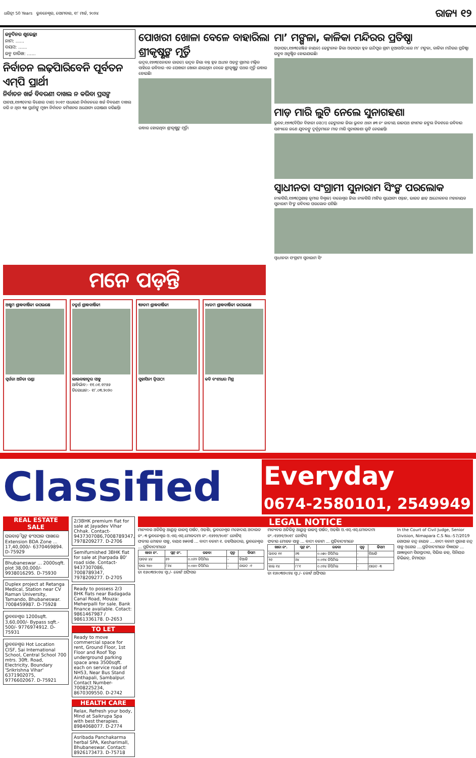ଧରିତ୍ରୀ 50 Years ଭୁବନେଶ୍ୱର, ସୋମବାର, ୧୮ ମାର୍ଚ୍ଚ, ୨୦୨୪
ରାଜ୍ୟ ୧୨
ଜନ୍ମଦିନର ଶୁଭେଚ୍ଛା
ନାମ: ......
ବୟସ: ......
ଜନ୍ମ ତାରିଖ: ......
ନିର୍ବାଚନ ଲଢ଼ିପାରିବେନି ପୂର୍ବତନ ଏମ୍‌ପି ପ୍ରାର୍ଥୀ
ନିର୍ବାଚନ ଖର୍ଚ୍ଚ ବିବରଣୀ ଦାଖଲ ନ କରିବା ପ୍ରସଙ୍ଗ
ପାଟଣା,୧୭।୩(ବୀର କିଶୋର ଦାଶ) ୨୦୧୯ ସାଧାରଣ ନିର୍ବାଚନରେ ଖର୍ଚ୍ଚ ବିବରଣୀ ଦାଖଲ କରି ନ ଥିବା ୩୫ ପ୍ରାର୍ଥୀଙ୍କୁ ମୁଖ୍ୟ ନିର୍ବାଚନ କମିଶନର ଅଯୋଗ୍ୟ ଘୋଷଣା କରିଛନ୍ତି।
ପୋଖରୀ ଖୋଳା ବେଳେ ବାହାରିଲା ଶ୍ରୀକୃଷ୍ଣଙ୍କ ମୂର୍ତ୍ତି
ଭଦ୍ରକ,୧୭।୩(ସନାତନ ରାଉତ) ଭଦ୍ରକ ଜିଲା ବନ୍ତ ବ୍ଲକ ଅଧୀନ ଓଡ଼ଙ୍ଗ ଗ୍ରାମର ମଲ୍ଲିକ ସାହିରେ ରବିବାର ଏକ ପୋଖରୀ ଖୋଳା ଯାଉଥିବା ବେଳେ ଶ୍ରୀକୃଷ୍ଣଙ୍କ ପଥର ମୂର୍ତ୍ତି ଉଦ୍ଧାର ହୋଇଛି।
ଉଦ୍ଧାର ହୋଇଥିବା ଶ୍ରୀକୃଷ୍ଣଙ୍କ ମୂର୍ତ୍ତି।
ମା’ ମଙ୍ଗଳା, କାଳିକା ମନ୍ଦିରର ପ୍ରତିଷ୍ଠା
ଓଡ଼ାପଡ଼ା,୧୭।୩(ରଞ୍ଜିତ ନାୟକ) ଢେଙ୍କାନାଳ ଜିଲା ଓଡ଼ାପଡ଼ା ବ୍ଲକ ଇନ୍ଦିପୁର ଗ୍ରାମ ନୂଆସାହିଠାରେ ମା’ ମଙ୍ଗଳା, କାଳିକା ମନ୍ଦିରର ପ୍ରତିଷ୍ଠା ଉତ୍ସବ ଅନୁଷ୍ଠିତ ହୋଇଯାଇଛି।
ମାଡ଼ ମାରି ଲୁଟି ନେଲେ ସୁନାଗହଣା
ଭୁବନ,୧୭।୩(ବିପିନ ବିହାରୀ ସେଠୀ) ଢେଙ୍କାନାଳ ଜିଲା ଭୁବନ ଥାନା ୫୩ ନଂ ଜାତୀୟ ରାଜପଥ ଶ୍ୟାମଳ ଜଙ୍ଗଲ ନିକଟରେ ରବିବାର ସନ୍ଧ୍ୟାରେ ଜଣେ ଯୁବକଙ୍କୁ ଦୁର୍ବୃତ୍ତମାନେ ମାଡ଼ ମାରି ସୁନାଗହଣା ଲୁଟି ନେଇଛନ୍ତି।
ସ୍ୱାଧୀନତା ସଂଗ୍ରାମୀ ସୁନାରାମ ସିଂଙ୍କ ପରଲୋକ
ନୀଳଗିରି,୧୭।୩(ପ୍ରଶାନ୍ତ କୁମାର ବିଶ୍ୱାଳ) ବାଲେଶ୍ୱର ଜିଲା ନୀଳଗିରି ମାଟିର ସୁଯୋଗ୍ୟ ସନ୍ତାନ, ଭାରତ ଛାଡ଼ ଆନ୍ଦୋଳନର ମହାନାୟକ ସୁନାରାମ ସିଂଙ୍କ ରବିବାର ପରଲୋକ ଘଟିଛି।
ସ୍ୱାଧୀନତା ସଂଗ୍ରାମୀ ସୁନାରାମ ସିଂ
ମନେ ପଡ଼ନ୍ତି
ଅଷ୍ଟମ ଶ୍ରାଦ୍ଧବାର୍ଷିକୀ ଉପଲକ୍ଷେ
ସ୍ୱର୍ଗତା ଅନିତା ପଣ୍ଡା
ଚତୁର୍ଥ ଶ୍ରାଦ୍ଧବାର୍ଷିକୀ
ଲାଲବାହାଦୁର ସାହୁ
ଆବିର୍ଭାବ:- ୧୧.୦୧.୧୯୬୬
ତିରୋଧାନ:- ୧୮.୦୩.୨୦୨୦
୩୬ତମ ଶ୍ରାଦ୍ଧବାର୍ଷିକୀ
ସୁହାସିନୀ ତ୍ରିପାଠୀ
୨୪ତମ ଶ୍ରାଦ୍ଧବାର୍ଷିକୀ ଉପଲକ୍ଷେ
କବି ବଂଶୀଧର ମିଶ୍ର
Classified
Everyday
0674-2580101, 2549949
REAL ESTATE
SALE
ଘରବାଡ଼ି ପ୍ଲଟ୍ ହଂସପାଳ ପାଖରେ Extension BDA Zone ... 17,40,000/- 6370469894. D-75929
Bhubaneswar ... 2000sqft. plot 38,00,000/- 9938016295. D-75930
Duplex project at Retanga Medical, Station near CV Raman University, Tamando, Bhubaneswar. 7008459987. D-75928
ଭୁବନେଶ୍ୱର 1200sqft. 3,60,000/- Bypass sqft.- 500/- 9776974912. D-75931
ଭୁବନେଶ୍ୱର Hot Location CISF, Sai International School, Central School 700 mtrs. 30ft. Road, Electricity, Boundary 'Srikrishna Vihar' 6371902075, 9776602067. D-75921
2/3BHK premium flat for sale at Jayadev Vihar Chhak. Contact- 9437307086,7008789347, 7978209277. D-2706
Semifurnished 3BHK flat for sale at Jharpada 80' road side. Contact- 9437307086, 7008789347, 7978209277. D-2705
Ready to possess 2/3 BHK flats near Badagada Canal Road, Mouza: Meherpalli for sale. Bank finance available. Cotact: 9861467987 / 9861336178. D-2653
TO LET
Ready to move commercial space for rent, Ground Floor, 1st Floor and Roof Top underground parking space area 3500sqft. each on service road of NH53, Near Bus Stand Ainthapali, Sambalpur. Contact Number- 7008225234, 8670309550. D-2742
HEALTH CARE
Relax, Refresh your body, Mind at Saikrupa Spa with best therapies. 8984068077. D-2774
Asribada Panchakarma herbal SPA, Kesharimall, Bhubaneswar. Contact: 8926173473. D-75718
LEGAL NOTICE
ମାନ୍ୟବର ଅତିରିକ୍ତ ଆୟୁକ୍ତ ରାଜସ୍ୱ ପର୍ଷଦ, ଓଡ଼ିଶା, ଭୁବନେଶ୍ୱର ମହୋଦୟ ଅଦାଲତ ନଂ.-୩ ଭୁବନେଶ୍ୱର ଓ.ଏସ୍.ଏସ୍.ମୋକଦ୍ଦମା ନଂ.-୧୬୨୨/୨୦୧୮ ନୋଟିସ୍
ଫକୀର ମୋହନ ସାହୁ, ବୟସ ୭୫ବର୍ଷ ... ବାଦୀ ବନାମ ୧. ତହସିଲଦାର, ଭୁବନେଶ୍ୱର ... ପ୍ରତିବାଦୀମାନେ
| ଖାତା ନଂ. | ପ୍ଲଟ୍ ନଂ. | ରକବା | ସ୍ୱତ୍ୱ | କିସମ |
| --- | --- | --- | --- | --- |
| ସାବକ ୪୪ | ୬୨ | ୦.୦୬୨ ଡିସିମିଲ | - | ବିଆଳି |
| ହାଲ ୨୪୦ | ୮୬୪ | ୦.୦୪୦ ଡିସିମିଲ | - | ଶାରଦ -୧ |
ତା ୧୬।୦୩।୨୦୨୪ ସ୍ୱା./- କୋର୍ଟ ଅଫିସର
ମାନ୍ୟବର ଅତିରିକ୍ତ ଆୟୁକ୍ତ ରାଜସ୍ୱ ପର୍ଷଦ, ଓଡ଼ିଶା ଓ.ଏସ୍.ଏସ୍.ମୋକଦ୍ଦମା ନଂ.-୧୬୨୧/୨୦୧୮ ନୋଟିସ୍
ଫକୀର ମୋହନ ସାହୁ ... ବାଦୀ ବନାମ ... ପ୍ରତିବାଦୀମାନେ
| ଖାତା ନଂ. | ପ୍ଲଟ୍ ନଂ. | ରକବା | ସ୍ୱତ୍ୱ | କିସମ |
| --- | --- | --- | --- | --- |
| ସାବକ ୧୧ | ୬୩ | ୦.୦୫୦ ଡିସିମିଲ | - | ବିଆଳି |
| ୨୬ | ୬୪ | ୦.୦୨୪ ଡିସିମିଲ | - | |
| ହାଲ ୧୪ | ୮୮୧ | ୦.୦୨୪ ଡିସିମିଲ | - | ଶାରଦ -୩ |
ତା ୧୬।୦୩।୨୦୨୪ ସ୍ୱା./- କୋର୍ଟ ଅଫିସର
In the Court of Civil Judge, Senior Division, Nimapara C.S No.-57/2019
ଗୋପାଳ ଚନ୍ଦ୍ର ନାୟକ ....ବାଦୀ ବନାମ ପ୍ରକାଶ ଚନ୍ଦ୍ର ସାହୁ ଓଗେର ....ପ୍ରତିବାଦୀମାନେ ବିଜ୍ଞାପନ ... ଆଜ୍ଞାକ୍ରମେ ସିରସ୍ତାଦାର, ସିଭିଲ ଜଜ୍, ସିନିୟର ଡିଭିଜନ୍, ନିମାପଡ଼ା